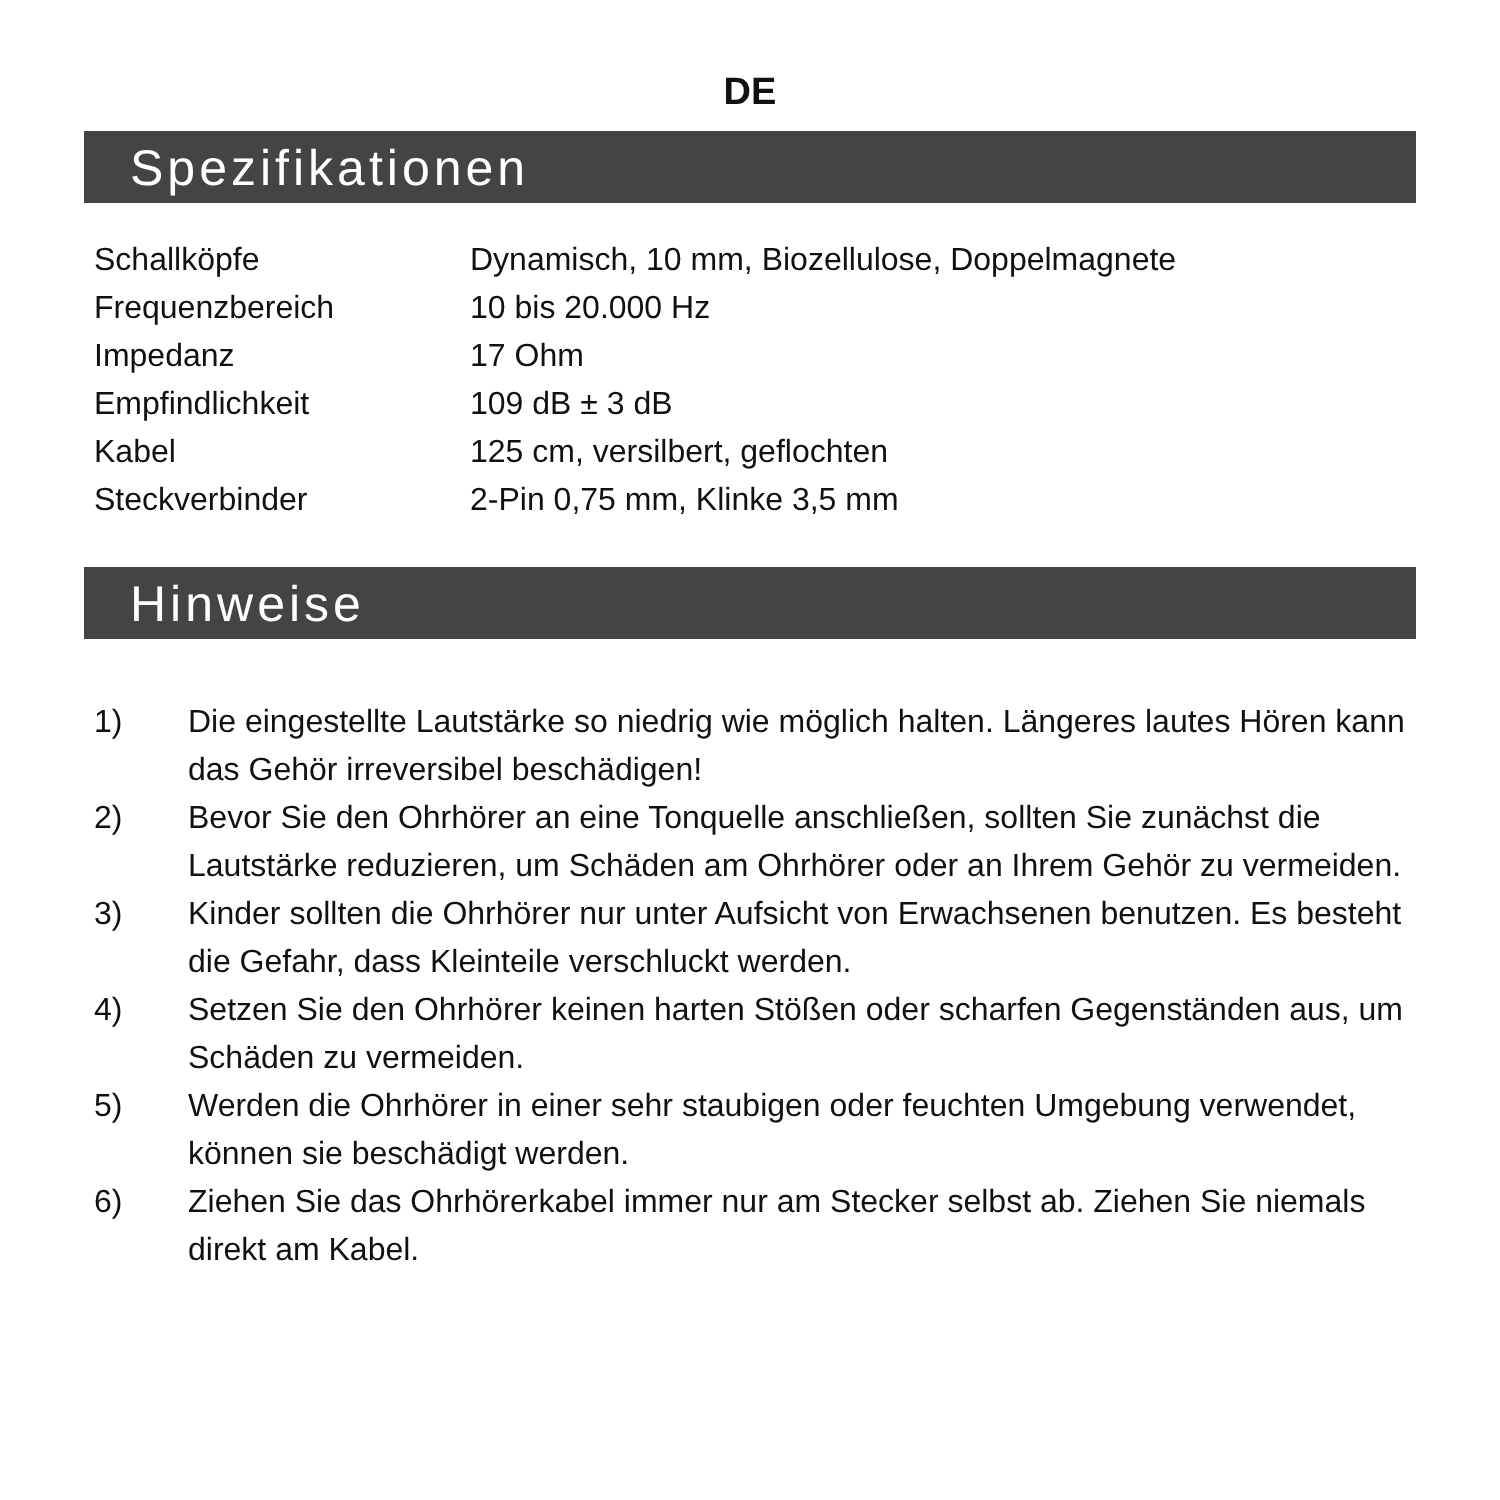DE
Spezifikationen
| Schallköpfe | Dynamisch, 10 mm, Biozellulose, Doppelmagnete |
| Frequenzbereich | 10 bis 20.000 Hz |
| Impedanz | 17 Ohm |
| Empfindlichkeit | 109 dB ± 3 dB |
| Kabel | 125 cm, versilbert, geflochten |
| Steckverbinder | 2-Pin 0,75 mm, Klinke 3,5 mm |
Hinweise
1) Die eingestellte Lautstärke so niedrig wie möglich halten. Längeres lautes Hören kann das Gehör irreversibel beschädigen!
2) Bevor Sie den Ohrhörer an eine Tonquelle anschließen, sollten Sie zunächst die Lautstärke reduzieren, um Schäden am Ohrhörer oder an Ihrem Gehör zu vermeiden.
3) Kinder sollten die Ohrhörer nur unter Aufsicht von Erwachsenen benutzen. Es besteht die Gefahr, dass Kleinteile verschluckt werden.
4) Setzen Sie den Ohrhörer keinen harten Stößen oder scharfen Gegenständen aus, um Schäden zu vermeiden.
5) Werden die Ohrhörer in einer sehr staubigen oder feuchten Umgebung verwendet, können sie beschädigt werden.
6) Ziehen Sie das Ohrhörerkabel immer nur am Stecker selbst ab. Ziehen Sie niemals direkt am Kabel.